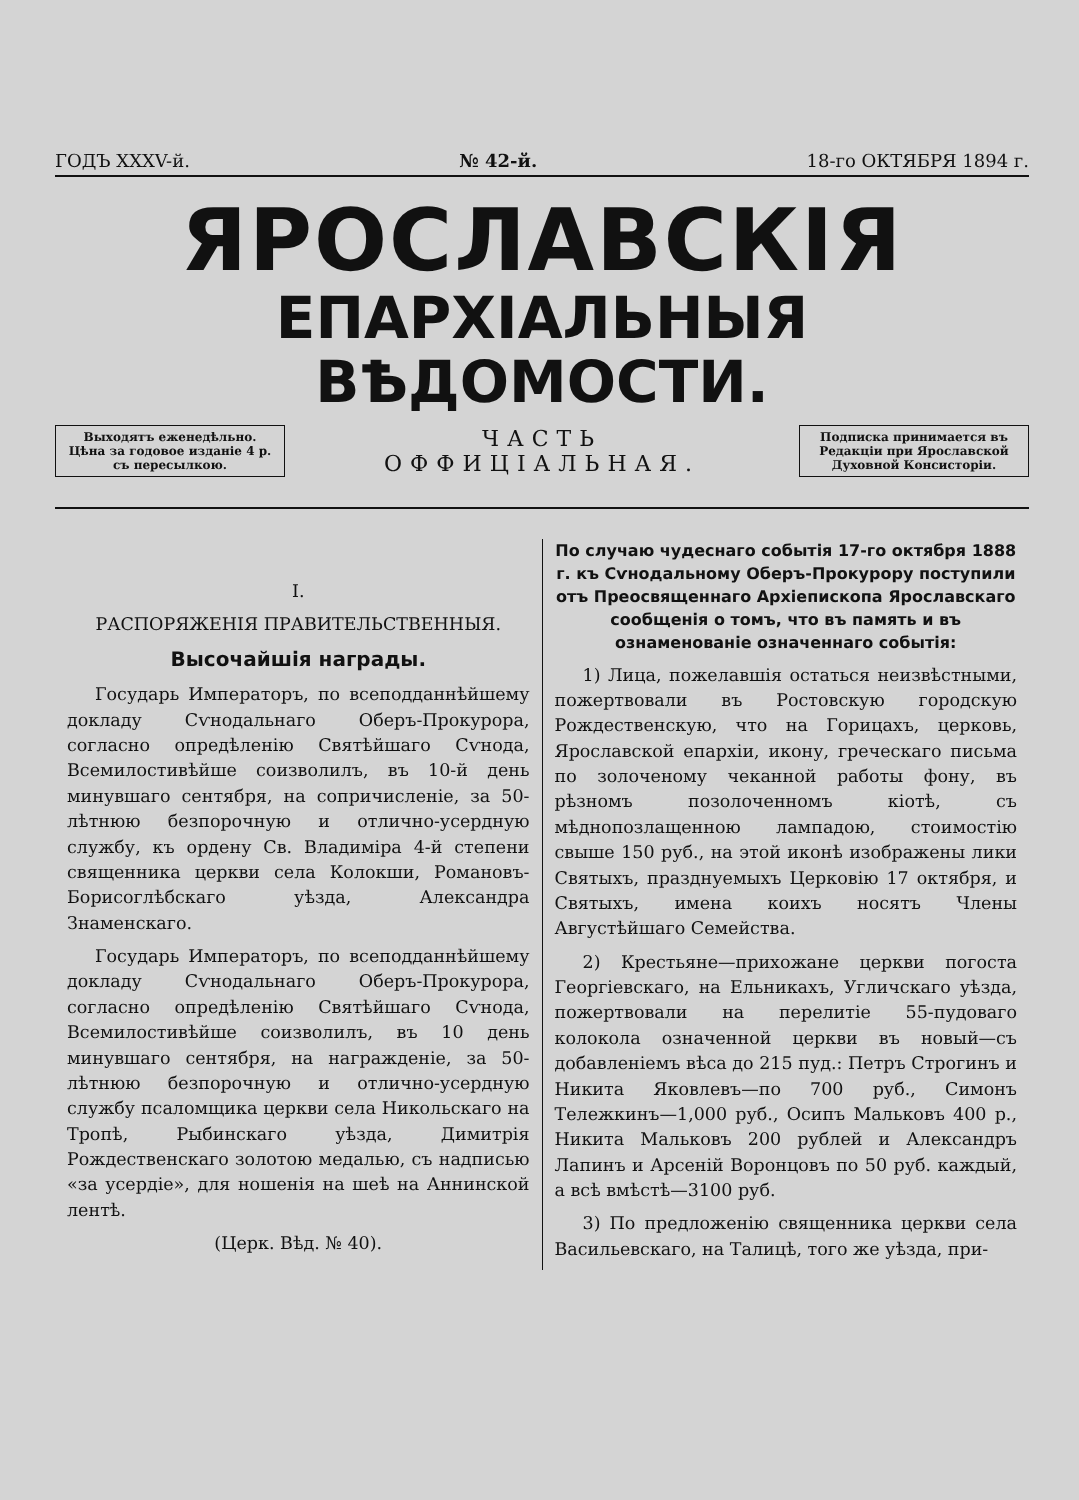ГОДЪ XXXV-й. № 42-й. 18-го ОКТЯБРЯ 1894 г.
ЯРОСЛАВСКІЯ
ЕПАРХІАЛЬНЫЯ ВѢДОМОСТИ.
Выходятъ еженедѣльно.
Цѣна за годовое изданіе 4 р.
съ пересылкою.
ЧАСТЬ
ОФФИЦІАЛЬНАЯ.
Подписка принимается въ
Редакціи при Ярославской
Духовной Консисторіи.
I.
РАСПОРЯЖЕНІЯ ПРАВИТЕЛЬСТВЕННЫЯ.
Высочайшія награды.
Государь Императоръ, по всеподданнѣйшему докладу Сѵнодальнаго Оберъ-Прокурора, согласно опредѣленію Святѣйшаго Сѵнода, Всемилостивѣйше соизволилъ, въ 10-й день минувшаго сентября, на сопричисленіе, за 50-лѣтнюю безпорочную и отлично-усердную службу, къ ордену Св. Владиміра 4-й степени священника церкви села Колокши, Романовъ-Борисоглѣбскаго уѣзда, Александра Знаменскаго.
Государь Императоръ, по всеподданнѣйшему докладу Сѵнодальнаго Оберъ-Прокурора, согласно опредѣленію Святѣйшаго Сѵнода, Всемилостивѣйше соизволилъ, въ 10 день минувшаго сентября, на награжденіе, за 50-лѣтнюю безпорочную и отлично-усердную службу псаломщика церкви села Никольскаго на Тропѣ, Рыбинскаго уѣзда, Димитрія Рождественскаго золотою медалью, съ надписью «за усердіе», для ношенія на шеѣ на Аннинской лентѣ.
(Церк. Вѣд. № 40).
По случаю чудеснаго событія 17-го октября 1888 г. къ Сѵнодальному Оберъ-Прокурору поступили отъ Преосвященнаго Архіепископа Ярославскаго сообщенія о томъ, что въ память и въ ознаменованіе означеннаго событія:
1) Лица, пожелавшія остаться неизвѣстными, пожертвовали въ Ростовскую городскую Рождественскую, что на Горицахъ, церковь, Ярославской епархіи, икону, греческаго письма по золоченому чеканной работы фону, въ рѣзномъ позолоченномъ кіотѣ, съ мѣднопозлащенною лампадою, стоимостію свыше 150 руб., на этой иконѣ изображены лики Святыхъ, празднуемыхъ Церковію 17 октября, и Святыхъ, имена коихъ носятъ Члены Августѣйшаго Семейства.
2) Крестьяне—прихожане церкви погоста Георгіевскаго, на Ельникахъ, Угличскаго уѣзда, пожертвовали на перелитіе 55-пудоваго колокола означенной церкви въ новый—съ добавленіемъ вѣса до 215 пуд.: Петръ Строгинъ и Никита Яковлевъ—по 700 руб., Симонъ Тележкинъ—1,000 руб., Осипъ Мальковъ 400 р., Никита Мальковъ 200 рублей и Александръ Лапинъ и Арсеній Воронцовъ по 50 руб. каждый, а всѣ вмѣстѣ—3100 руб.
3) По предложенію священника церкви села Васильевскаго, на Талицѣ, того же уѣзда, при-